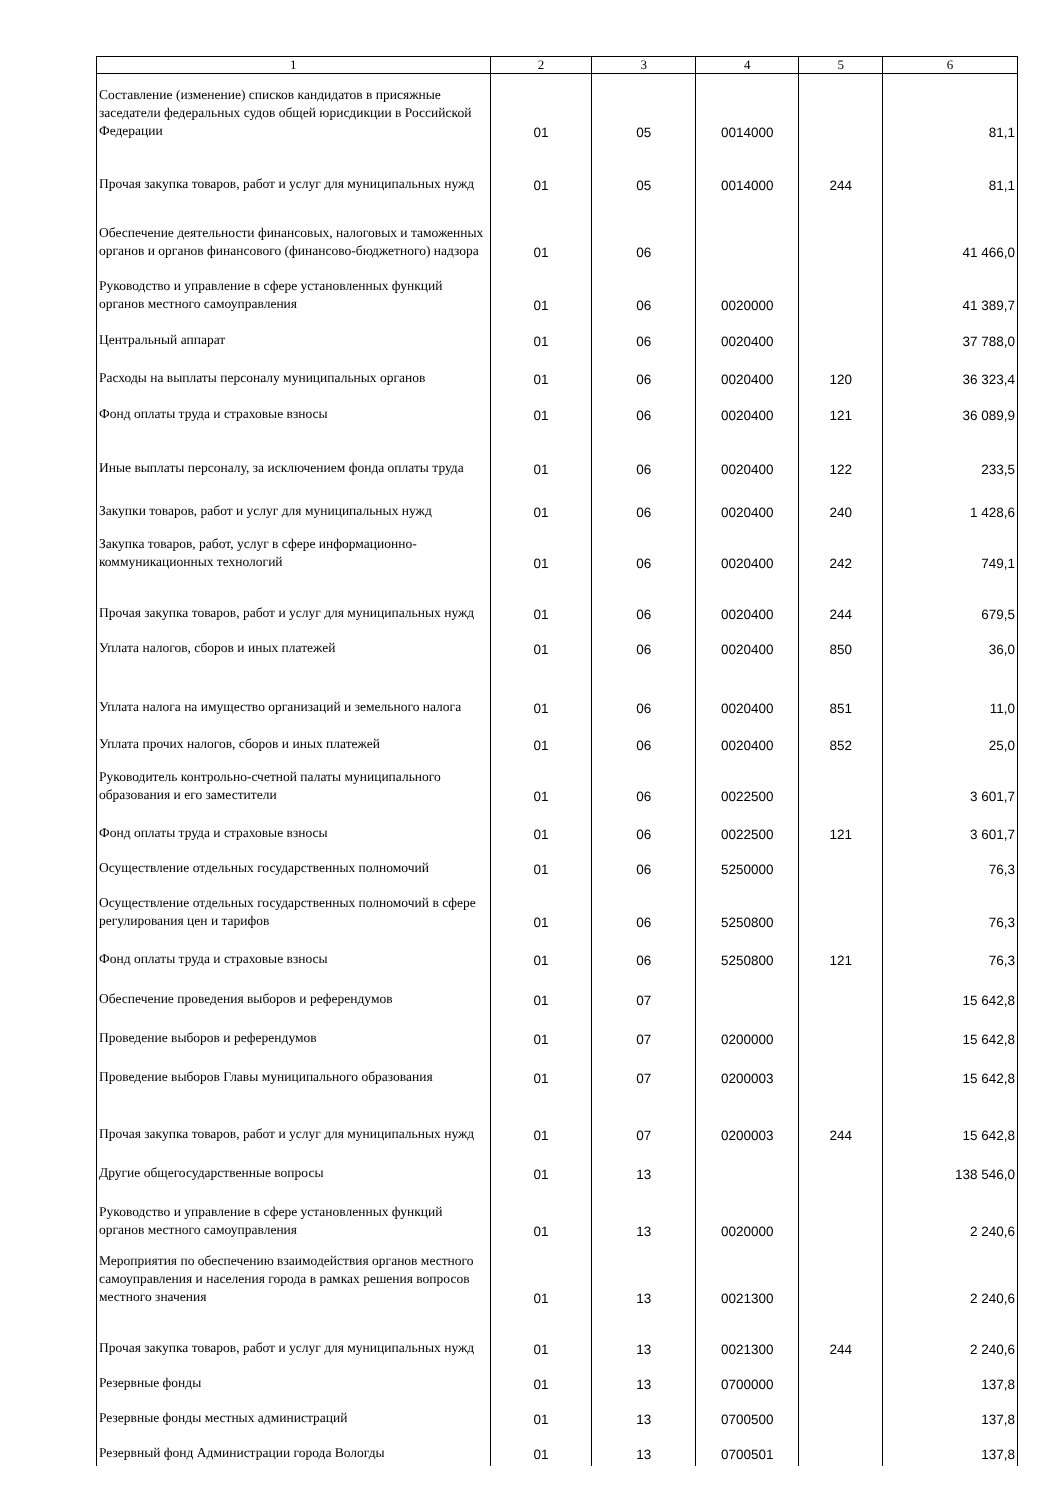| 1 | 2 | 3 | 4 | 5 | 6 |
| --- | --- | --- | --- | --- | --- |
| Составление (изменение) списков кандидатов в присяжные заседатели федеральных судов общей юрисдикции в Российской Федерации | 01 | 05 | 0014000 | | 81,1 |
| Прочая закупка товаров, работ и услуг для муниципальных нужд | 01 | 05 | 0014000 | 244 | 81,1 |
| Обеспечение деятельности финансовых, налоговых и таможенных органов и органов финансового (финансово-бюджетного) надзора | 01 | 06 | | | 41 466,0 |
| Руководство и управление в сфере установленных функций органов местного самоуправления | 01 | 06 | 0020000 | | 41 389,7 |
| Центральный аппарат | 01 | 06 | 0020400 | | 37 788,0 |
| Расходы на выплаты персоналу муниципальных органов | 01 | 06 | 0020400 | 120 | 36 323,4 |
| Фонд оплаты труда и страховые взносы | 01 | 06 | 0020400 | 121 | 36 089,9 |
| Иные выплаты персоналу, за исключением фонда оплаты труда | 01 | 06 | 0020400 | 122 | 233,5 |
| Закупки товаров, работ и услуг для муниципальных нужд | 01 | 06 | 0020400 | 240 | 1 428,6 |
| Закупка товаров, работ, услуг в сфере информационно-коммуникационных технологий | 01 | 06 | 0020400 | 242 | 749,1 |
| Прочая закупка товаров, работ и услуг для муниципальных нужд | 01 | 06 | 0020400 | 244 | 679,5 |
| Уплата налогов, сборов и иных платежей | 01 | 06 | 0020400 | 850 | 36,0 |
| Уплата налога на имущество организаций и земельного налога | 01 | 06 | 0020400 | 851 | 11,0 |
| Уплата прочих налогов, сборов и иных платежей | 01 | 06 | 0020400 | 852 | 25,0 |
| Руководитель контрольно-счетной палаты муниципального образования и его заместители | 01 | 06 | 0022500 | | 3 601,7 |
| Фонд оплаты труда и страховые взносы | 01 | 06 | 0022500 | 121 | 3 601,7 |
| Осуществление отдельных государственных полномочий | 01 | 06 | 5250000 | | 76,3 |
| Осуществление отдельных государственных полномочий в сфере регулирования цен и тарифов | 01 | 06 | 5250800 | | 76,3 |
| Фонд оплаты труда и страховые взносы | 01 | 06 | 5250800 | 121 | 76,3 |
| Обеспечение проведения выборов и референдумов | 01 | 07 | | | 15 642,8 |
| Проведение выборов и референдумов | 01 | 07 | 0200000 | | 15 642,8 |
| Проведение выборов Главы муниципального образования | 01 | 07 | 0200003 | | 15 642,8 |
| Прочая закупка товаров, работ и услуг для муниципальных нужд | 01 | 07 | 0200003 | 244 | 15 642,8 |
| Другие общегосударственные вопросы | 01 | 13 | | | 138 546,0 |
| Руководство и управление в сфере установленных функций органов местного самоуправления | 01 | 13 | 0020000 | | 2 240,6 |
| Мероприятия по обеспечению взаимодействия органов местного самоуправления и населения города в рамках решения вопросов местного значения | 01 | 13 | 0021300 | | 2 240,6 |
| Прочая закупка товаров, работ и услуг для муниципальных нужд | 01 | 13 | 0021300 | 244 | 2 240,6 |
| Резервные фонды | 01 | 13 | 0700000 | | 137,8 |
| Резервные фонды местных администраций | 01 | 13 | 0700500 | | 137,8 |
| Резервный фонд Администрации города Вологды | 01 | 13 | 0700501 | | 137,8 |